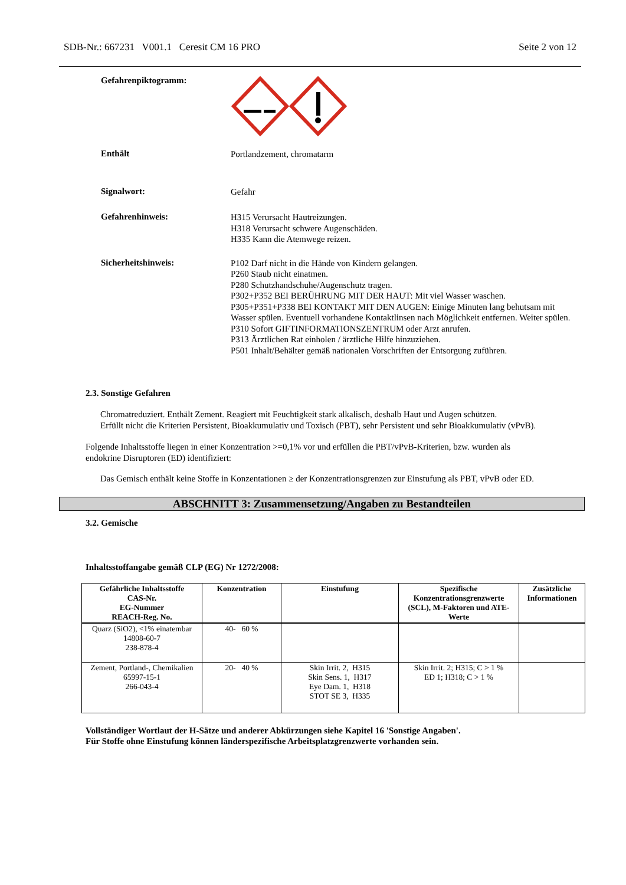SDB-Nr.: 667231 V001.1 Ceresit CM 16 PRO Seite 2 von 12
Gefahrenpiktogramm:
Enthält
Portlandzement, chromatarm
Signalwort:
Gefahr
Gefahrenhinweis:
H315 Verursacht Hautreizungen.
H318 Verursacht schwere Augenschäden.
H335 Kann die Atemwege reizen.
Sicherheitshinweis:
P102 Darf nicht in die Hände von Kindern gelangen.
P260 Staub nicht einatmen.
P280 Schutzhandschuhe/Augenschutz tragen.
P302+P352 BEI BERÜHRUNG MIT DER HAUT: Mit viel Wasser waschen.
P305+P351+P338 BEI KONTAKT MIT DEN AUGEN: Einige Minuten lang behutsam mit Wasser spülen. Eventuell vorhandene Kontaktlinsen nach Möglichkeit entfernen. Weiter spülen.
P310 Sofort GIFTINFORMATIONSZENTRUM oder Arzt anrufen.
P313 Ärztlichen Rat einholen / ärztliche Hilfe hinzuziehen.
P501 Inhalt/Behälter gemäß nationalen Vorschriften der Entsorgung zuführen.
2.3. Sonstige Gefahren
Chromatreduziert. Enthält Zement. Reagiert mit Feuchtigkeit stark alkalisch, deshalb Haut und Augen schützen.
Erfüllt nicht die Kriterien Persistent, Bioakkumulativ und Toxisch (PBT), sehr Persistent und sehr Bioakkumulativ (vPvB).
Folgende Inhaltsstoffe liegen in einer Konzentration >=0,1% vor und erfüllen die PBT/vPvB-Kriterien, bzw. wurden als endokrine Disruptoren (ED) identifiziert:
Das Gemisch enthält keine Stoffe in Konzentationen ≥ der Konzentrationsgrenzen zur Einstufung als PBT, vPvB oder ED.
ABSCHNITT 3: Zusammensetzung/Angaben zu Bestandteilen
3.2. Gemische
Inhaltsstoffangabe gemäß CLP (EG) Nr 1272/2008:
| Gefährliche Inhaltsstoffe CAS-Nr. EG-Nummer REACH-Reg. No. | Konzentration | Einstufung | Spezifische Konzentrationsgrenzwerte (SCL), M-Faktoren und ATE-Werte | Zusätzliche Informationen |
| --- | --- | --- | --- | --- |
| Quarz (SiO2), <1% einatembar 14808-60-7 238-878-4 | 40- 60 % | | | |
| Zement, Portland-, Chemikalien 65997-15-1 266-043-4 | 20- 40 % | Skin Irrit. 2, H315 Skin Sens. 1, H317 Eye Dam. 1, H318 STOT SE 3, H335 | Skin Irrit. 2; H315; C > 1 % ED 1; H318; C > 1 % | |
Vollständiger Wortlaut der H-Sätze und anderer Abkürzungen siehe Kapitel 16 'Sonstige Angaben'.
Für Stoffe ohne Einstufung können länderspezifische Arbeitsplatzgrenzwerte vorhanden sein.